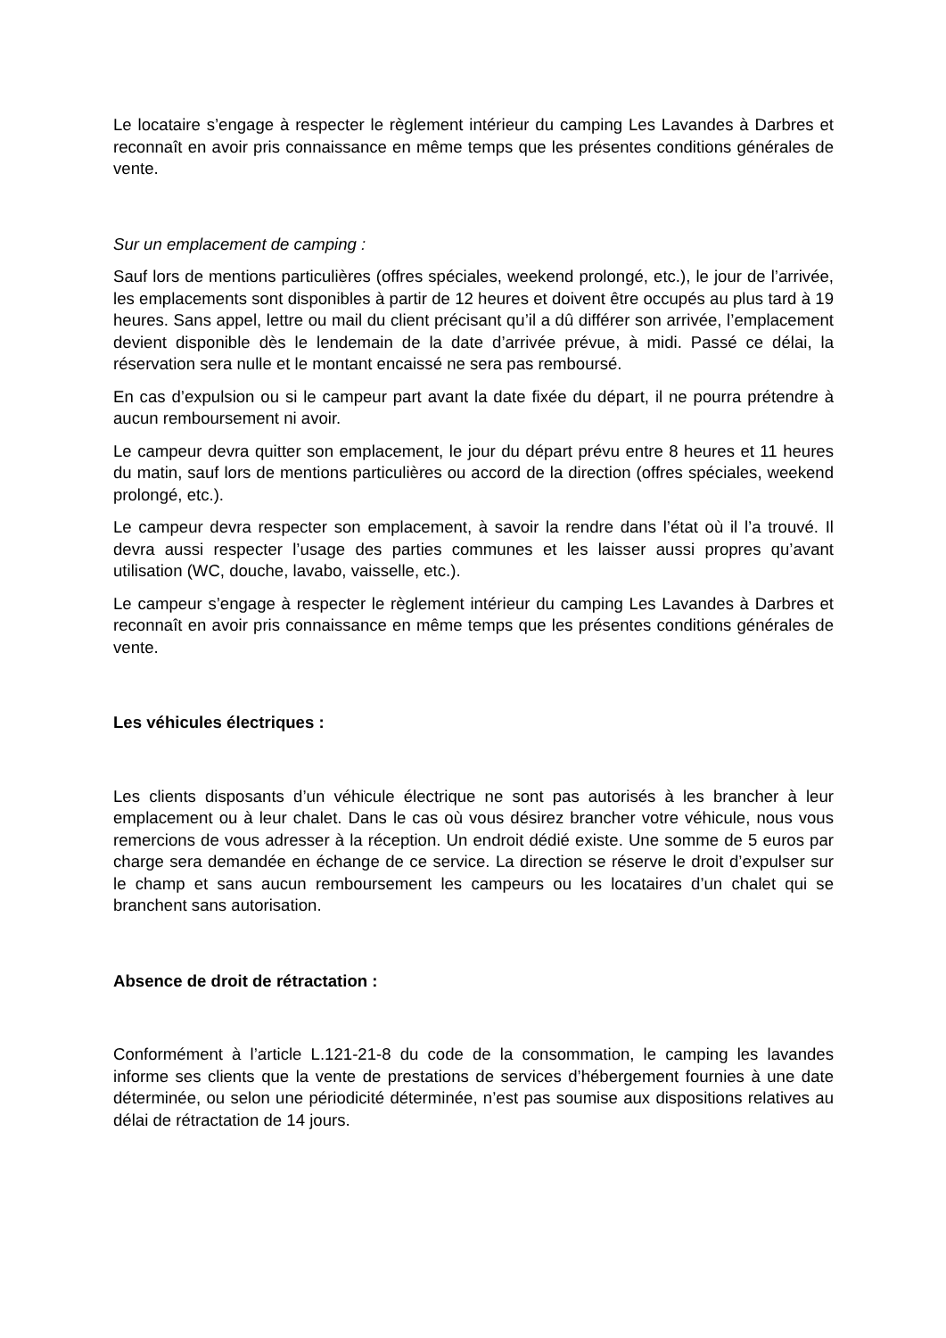Le locataire s’engage à respecter le règlement intérieur du camping Les Lavandes à Darbres et reconnaît en avoir pris connaissance en même temps que les présentes conditions générales de vente.
Sur un emplacement de camping :
Sauf lors de mentions particulières (offres spéciales, weekend prolongé, etc.), le jour de l’arrivée, les emplacements sont disponibles à partir de 12 heures et doivent être occupés au plus tard à 19 heures. Sans appel, lettre ou mail du client précisant qu’il a dû différer son arrivée, l’emplacement devient disponible dès le lendemain de la date d’arrivée prévue, à midi. Passé ce délai, la réservation sera nulle et le montant encaissé ne sera pas remboursé.
En cas d’expulsion ou si le campeur part avant la date fixée du départ, il ne pourra prétendre à aucun remboursement ni avoir.
Le campeur devra quitter son emplacement, le jour du départ prévu entre 8 heures et 11 heures du matin, sauf lors de mentions particulières ou accord de la direction (offres spéciales, weekend prolongé, etc.).
Le campeur devra respecter son emplacement, à savoir la rendre dans l’état où il l’a trouvé. Il devra aussi respecter l’usage des parties communes et les laisser aussi propres qu’avant utilisation (WC, douche, lavabo, vaisselle, etc.).
Le campeur s’engage à respecter le règlement intérieur du camping Les Lavandes à Darbres et reconnaît en avoir pris connaissance en même temps que les présentes conditions générales de vente.
Les véhicules électriques :
Les clients disposants d’un véhicule électrique ne sont pas autorisés à les brancher à leur emplacement ou à leur chalet. Dans le cas où vous désirez brancher votre véhicule, nous vous remercions de vous adresser à la réception. Un endroit dédié existe. Une somme de 5 euros par charge sera demandée en échange de ce service. La direction se réserve le droit d’expulser sur le champ et sans aucun remboursement les campeurs ou les locataires d’un chalet qui se branchent sans autorisation.
Absence de droit de rétractation :
Conformément à l’article L.121-21-8 du code de la consommation, le camping les lavandes informe ses clients que la vente de prestations de services d’hébergement fournies à une date déterminée, ou selon une périodicité déterminée, n’est pas soumise aux dispositions relatives au délai de rétractation de 14 jours.